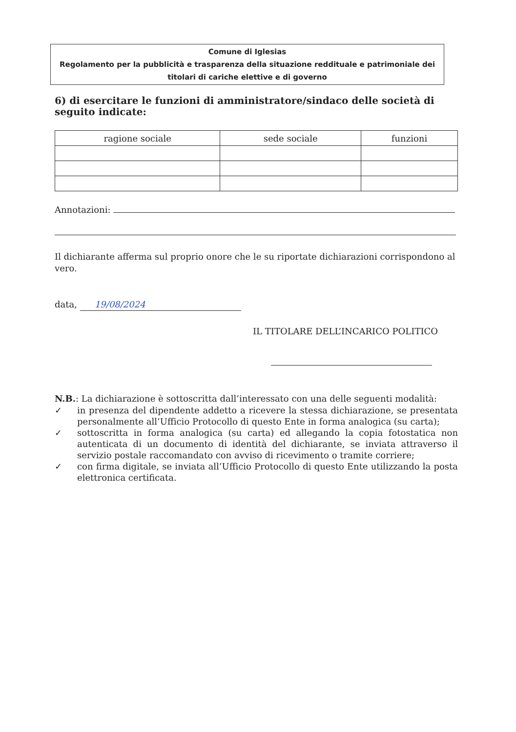Comune di Iglesias
Regolamento per la pubblicità e trasparenza della situazione reddituale e patrimoniale dei titolari di cariche elettive e di governo
6) di esercitare le funzioni di amministratore/sindaco delle società di seguito indicate:
| ragione sociale | sede sociale | funzioni |
| --- | --- | --- |
Annotazioni:
Il dichiarante afferma sul proprio onore che le su riportate dichiarazioni corrispondono al vero.
data, 19/08/2024
IL TITOLARE DELL’INCARICO POLITICO
N.B.: La dichiarazione è sottoscritta dall’interessato con una delle seguenti modalità:
✓ in presenza del dipendente addetto a ricevere la stessa dichiarazione, se presentata personalmente all’Ufficio Protocollo di questo Ente in forma analogica (su carta);
✓ sottoscritta in forma analogica (su carta) ed allegando la copia fotostatica non autenticata di un documento di identità del dichiarante, se inviata attraverso il servizio postale raccomandato con avviso di ricevimento o tramite corriere;
✓ con firma digitale, se inviata all’Ufficio Protocollo di questo Ente utilizzando la posta elettronica certificata.